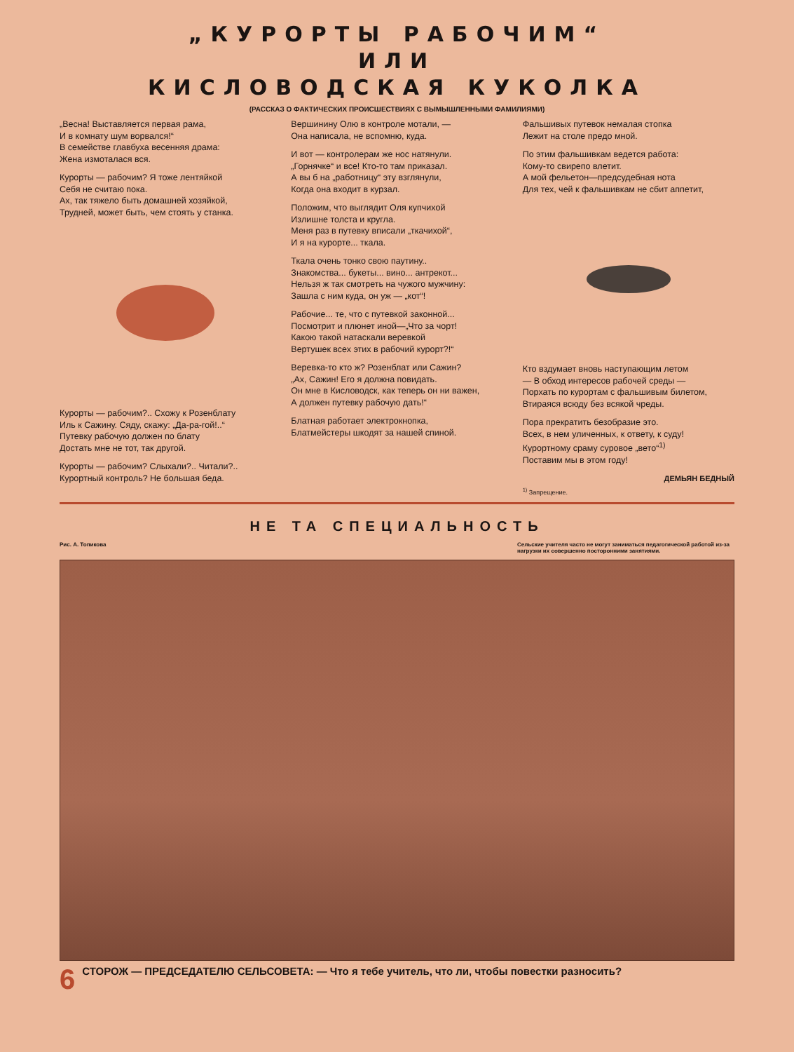„КУРОРТЫ РАБОЧИМ“
ИЛИ
КИСЛОВОДСКАЯ КУКОЛКА
(РАССКАЗ О ФАКТИЧЕСКИХ ПРОИСШЕСТВИЯХ С ВЫМЫШЛЕННЫМИ ФАМИЛИЯМИ)
„Весна! Выставляется первая рама,
И в комнату шум ворвался!“
В семействе главбуха весенняя драма:
Жена измоталася вся.
Курорты — рабочим? Я тоже лентяйкой
Себя не считаю пока.
Ах, так тяжело быть домашней хозяйкой,
Трудней, может быть, чем стоять у станка.
Курорты — рабочим?.. Схожу к Розенблату
Иль к Сажину. Сяду, скажу: „Да-ра-гой!..“
Путевку рабочую должен по блату
Достать мне не тот, так другой.
Курорты — рабочим? Слыхали?.. Читали?..
Курортный контроль? Не большая беда.
Вершинину Олю в контроле мотали, —
Она написала, не вспомню, куда.
И вот — контролерам же нос натянули.
„Горнячке“ и все! Кто-то там приказал.
А вы б на „работницу“ эту взглянули,
Когда она входит в курзал.
Положим, что выглядит Оля купчихой
Излишне толста и кругла.
Меня раз в путевку вписали „ткачихой“,
И я на курорте... ткала.
Ткала очень тонко свою паутину..
Знакомства... букеты... вино... антрекот...
Нельзя ж так смотреть на чужого мужчину:
Зашла с ним куда, он уж — „кот“!
Рабочие... те, что с путевкой законной...
Посмотрит и плюнет иной—„Что за чорт!
Какою такой натаскали веревкой
Вертушек всех этих в рабочий курорт?!“
Веревка-то кто ж? Розенблат или Сажин?
„Ах, Сажин! Его я должна повидать.
Он мне в Кисловодск, как теперь он ни важен,
А должен путевку рабочую дать!“
Блатная работает электрокнопка,
Блатмейстеры шкодят за нашей спиной.
Фальшивых путевок немалая стопка
Лежит на столе предо мной.
По этим фальшивкам ведется работа:
Кому-то свирепо влетит.
А мой фельетон—предсудебная нота
Для тех, чей к фальшивкам не сбит аппетит,
Кто вздумает вновь наступающим летом
— В обход интересов рабочей среды —
Порхать по курортам с фальшивым билетом,
Втираяся всюду без всякой чреды.
Пора прекратить безобразие это.
Всех, в нем уличенных, к ответу, к суду!
Курортному сраму суровое „вето“<sup>1)</sup>
Поставим мы в этом году!
ДЕМЬЯН БЕДНЫЙ
<sup>1)</sup> Запрещение.
НЕ ТА СПЕЦИАЛЬНОСТЬ
Рис. А. Топикова Сельские учителя часто не могут заниматься педагогической работой из-за нагрузки их совершенно посторонними занятиями.
6 СТОРОЖ — ПРЕДСЕДАТЕЛЮ СЕЛЬСОВЕТА: — Что я тебе учитель, что ли, чтобы повестки разносить?